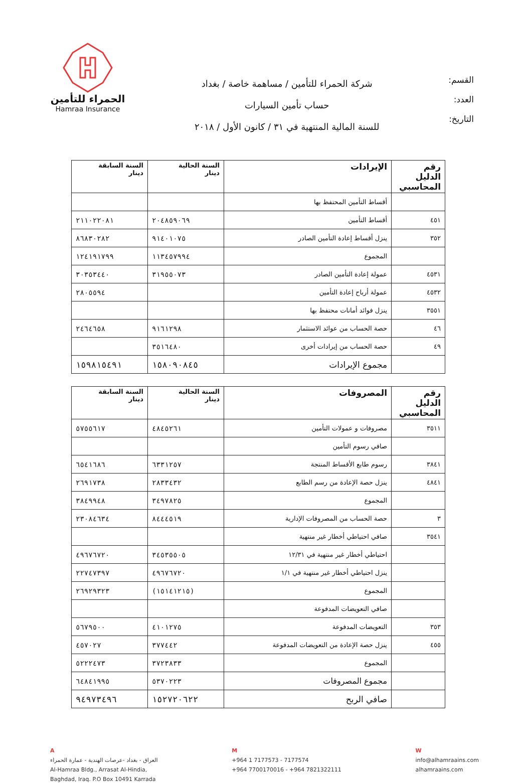القسم:
العدد:
التاريخ:
شركة الحمراء للتأمين / مساهمة خاصة / بغداد
حساب تأمين السيارات
للسنة المالية المنتهية في ٣١ / كانون الأول / ٢٠١٨
الحمراء للتأمين
Hamraa Insurance
| رقم الدليل المحاسبي | الإيرادات | السنة الحالية دينار | السنة السابقة دينار |
| --- | --- | --- | --- |
| | أقساط التأمين المحتفظ بها | | |
| ٤٥١ | أقساط التأمين | ٢٠٤٨٥٩٠٦٩ | ٢١١٠٢٢٠٨١ |
| ٣٥٢ | ينزل أقساط إعادة التأمين الصادر | ٩١٤٠١٠٧٥ | ٨٦٨٣٠٢٨٢ |
| | المجموع | ١١٣٤٥٧٩٩٤ | ١٢٤١٩١٧٩٩ |
| ٤٥٣١ | عمولة إعادة التأمين الصادر | ٣١٩٥٥٠٧٣ | ٣٠٣٥٣٤٤٠ |
| ٤٥٣٢ | عمولة أرباح إعادة التأمين | | ٢٨٠٥٥٩٤ |
| ٣٥٥١ | ينزل فوائد أمانات محتفظ بها | | |
| ٤٦ | حصة الحساب من عوائد الاستثمار | ٩١٦١٢٩٨ | ٢٤٦٤٦٥٨ |
| ٤٩ | حصة الحساب من إيرادات أخرى | ٣٥١٦٤٨٠ | |
| | مجموع الإيرادات | ١٥٨٠٩٠٨٤٥ | ١٥٩٨١٥٤٩١ |
| رقم الدليل المحاسبي | المصروفات | السنة الحالية دينار | السنة السابقة دينار |
| --- | --- | --- | --- |
| ٣٥١١ | مصروفات و عمولات التأمين | ٤٨٤٥٢٦١ | ٥٧٥٥٦١٧ |
| | صافي رسوم التأمين | | |
| ٣٨٤١ | رسوم طابع الأقساط المنتجة | ٦٣٣١٢٥٧ | ٦٥٤١٦٨٦ |
| ٤٨٤١ | ينزل حصة الإعادة من رسم الطابع | ٢٨٣٣٤٣٢ | ٢٦٩١٧٣٨ |
| | المجموع | ٣٤٩٧٨٢٥ | ٣٨٤٩٩٤٨ |
| ٣ | حصة الحساب من المصروفات الإدارية | ٨٤٤٤٥١٩ | ٢٣٠٨٤٦٣٤ |
| ٣٥٤١ | صافي احتياطي أخطار غير منتهية | | |
| | احتياطي أخطار غير منتهية في ١٢/٣١ | ٣٤٥٣٥٥٠٥ | ٤٩٦٧٦٧٢٠ |
| | ينزل احتياطي أخطار غير منتهية في ١/١ | ٤٩٦٧٦٧٢٠ | ٢٢٧٤٧٣٩٧ |
| | المجموع | (١٥١٤١٢١٥) | ٢٦٩٢٩٣٢٣ |
| | صافي التعويضات المدفوعة | | |
| ٣٥٣ | التعويضات المدفوعة | ٤١٠١٢٧٥ | ٥٦٧٩٥٠٠ |
| ٤٥٥ | ينزل حصة الإعادة من التعويضات المدفوعة | ٣٧٧٤٤٢ | ٤٥٧٠٢٧ |
| | المجموع | ٣٧٢٣٨٣٣ | ٥٢٢٢٤٧٣ |
| | مجموع المصروفات | ٥٣٧٠٢٢٣ | ٦٤٨٤١٩٩٥ |
| | صافي الربح | ١٥٢٧٢٠٦٢٢ | ٩٤٩٧٣٤٩٦ |
A
العراق - بغداد -عرصات الهندية - عمارة الحمراء
Al-Hamraa Bldg., Arrasat Al-Hindia,
Baghdad, Iraq. P.O Box 10491 Karrada
M
+964 1 7177573 - 7177574
+964 7700170016 - +964 7821322111
W
info@alhamraains.com
alhamraains.com